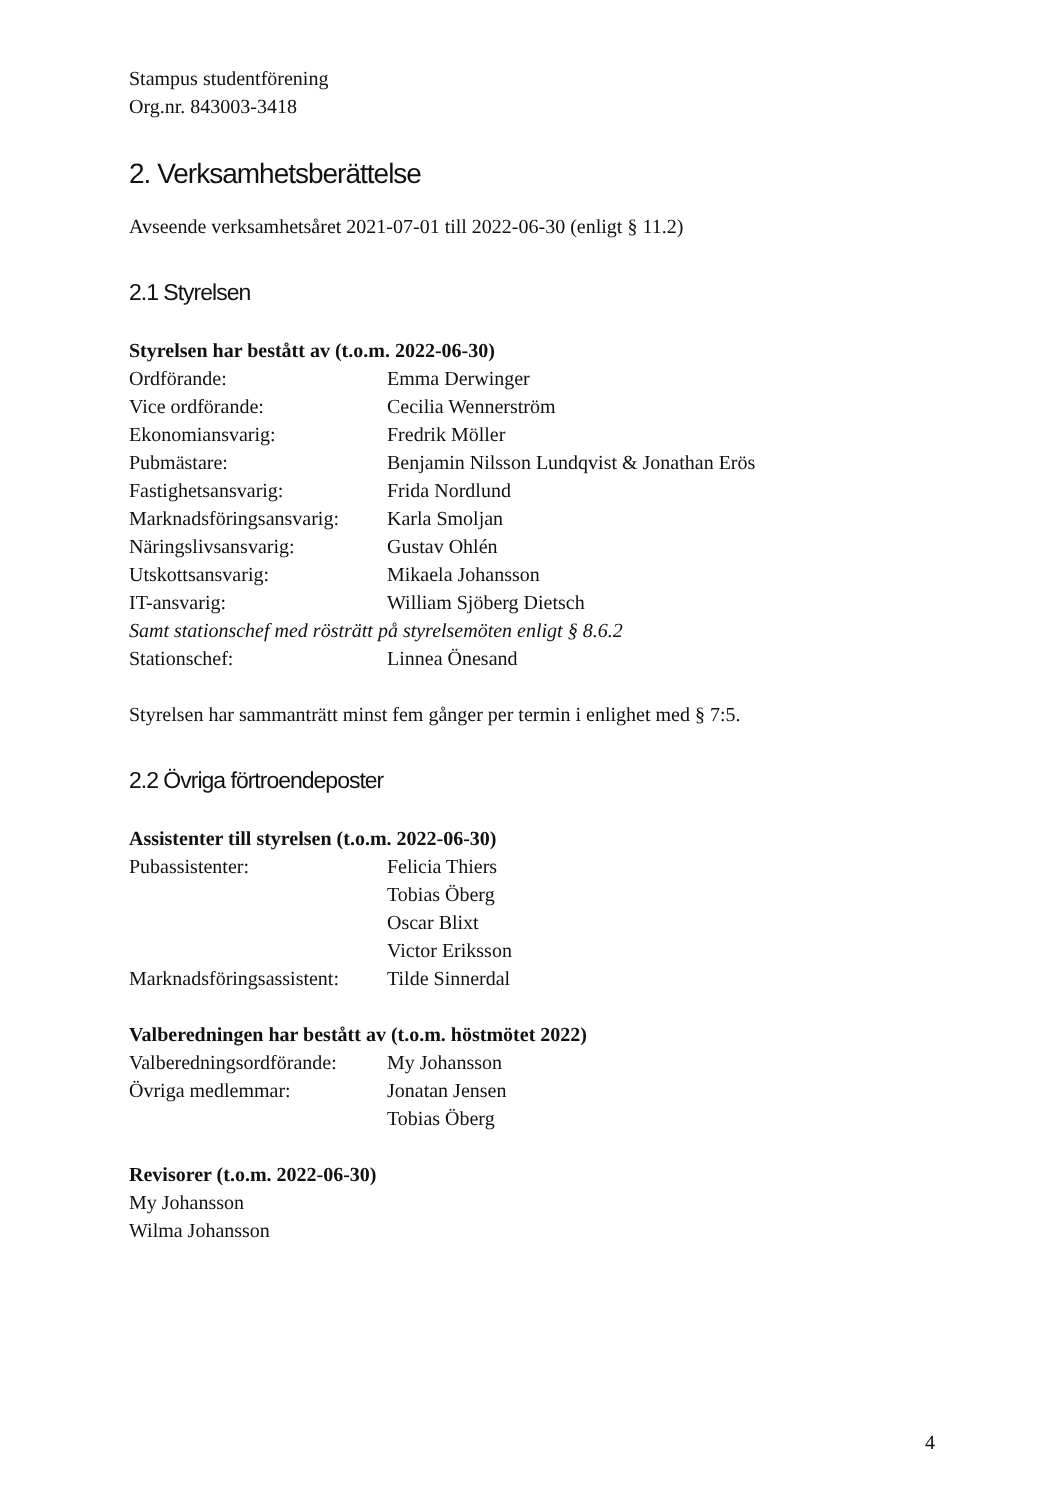Stampus studentförening
Org.nr. 843003-3418
2. Verksamhetsberättelse
Avseende verksamhetsåret 2021-07-01 till 2022-06-30 (enligt § 11.2)
2.1 Styrelsen
Styrelsen har bestått av (t.o.m. 2022-06-30)
Ordförande: Emma Derwinger
Vice ordförande: Cecilia Wennerström
Ekonomiansvarig: Fredrik Möller
Pubmästare: Benjamin Nilsson Lundqvist & Jonathan Erös
Fastighetsansvarig: Frida Nordlund
Marknadsföringsansvarig: Karla Smoljan
Näringslivsansvarig: Gustav Ohlén
Utskottsansvarig: Mikaela Johansson
IT-ansvarig: William Sjöberg Dietsch
Samt stationschef med rösträtt på styrelsemöten enligt § 8.6.2
Stationschef: Linnea Önesand
Styrelsen har sammanträtt minst fem gånger per termin i enlighet med § 7:5.
2.2 Övriga förtroendeposter
Assistenter till styrelsen (t.o.m. 2022-06-30)
Pubassistenter: Felicia Thiers
Tobias Öberg
Oscar Blixt
Victor Eriksson
Marknadsföringsassistent: Tilde Sinnerdal
Valberedningen har bestått av (t.o.m. höstmötet 2022)
Valberedningsordförande: My Johansson
Övriga medlemmar: Jonatan Jensen
Tobias Öberg
Revisorer (t.o.m. 2022-06-30)
My Johansson
Wilma Johansson
4